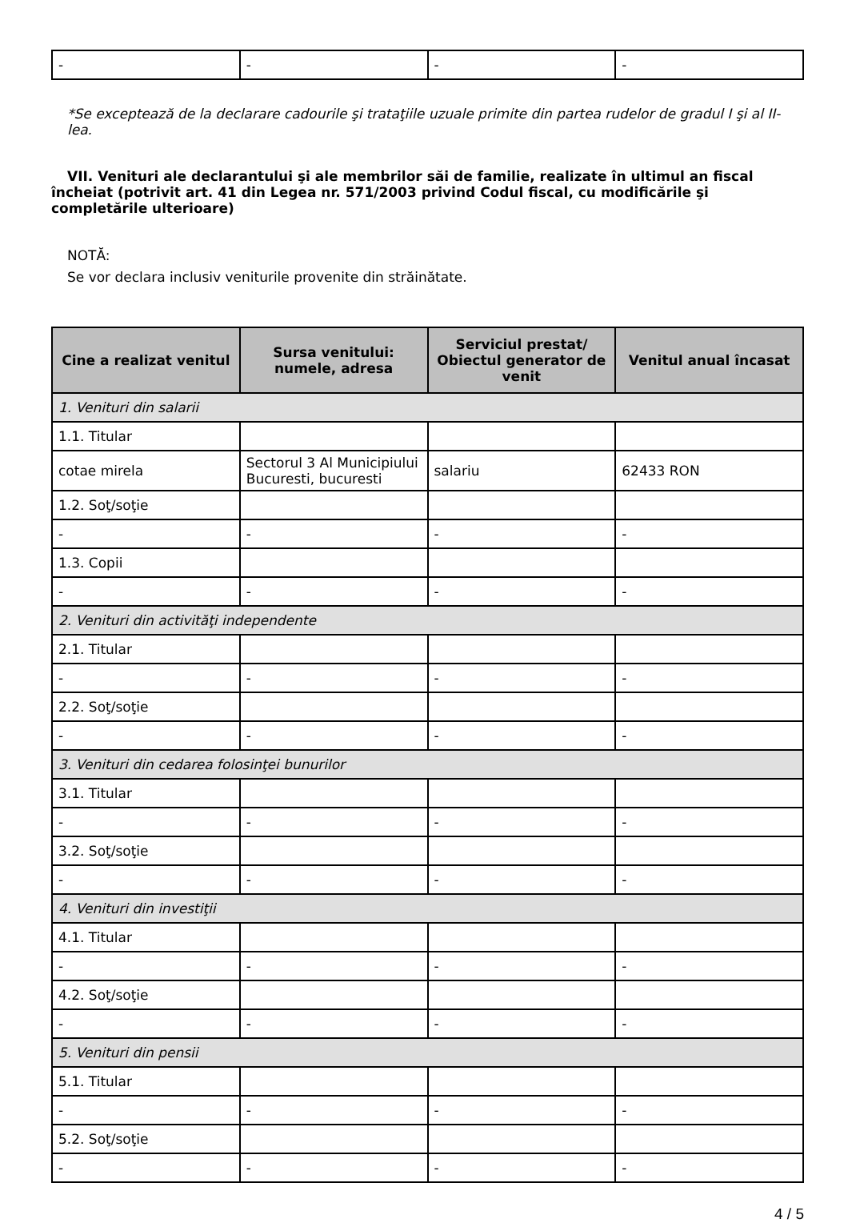| - | - | - | - |
*Se exceptează de la declarare cadourile şi trataţiile uzuale primite din partea rudelor de gradul I şi al II-lea.
VII. Venituri ale declarantului şi ale membrilor săi de familie, realizate în ultimul an fiscal încheiat (potrivit art. 41 din Legea nr. 571/2003 privind Codul fiscal, cu modificările şi completările ulterioare)
NOTĂ:
Se vor declara inclusiv veniturile provenite din străinătate.
| Cine a realizat venitul | Sursa venitului: numele, adresa | Serviciul prestat/ Obiectul generator de venit | Venitul anual încasat |
| --- | --- | --- | --- |
| 1. Venituri din salarii | | | |
| 1.1. Titular | | | |
| cotae mirela | Sectorul 3 Al Municipiului Bucuresti, bucuresti | salariu | 62433 RON |
| 1.2. Soţ/soţie | | | |
| - | - | - | - |
| 1.3. Copii | | | |
| - | - | - | - |
| 2. Venituri din activităţi independente | | | |
| 2.1. Titular | | | |
| - | - | - | - |
| 2.2. Soţ/soţie | | | |
| - | - | - | - |
| 3. Venituri din cedarea folosinţei bunurilor | | | |
| 3.1. Titular | | | |
| - | - | - | - |
| 3.2. Soţ/soţie | | | |
| - | - | - | - |
| 4. Venituri din investiţii | | | |
| 4.1. Titular | | | |
| - | - | - | - |
| 4.2. Soţ/soţie | | | |
| - | - | - | - |
| 5. Venituri din pensii | | | |
| 5.1. Titular | | | |
| - | - | - | - |
| 5.2. Soţ/soţie | | | |
| - | - | - | - |
4 / 5